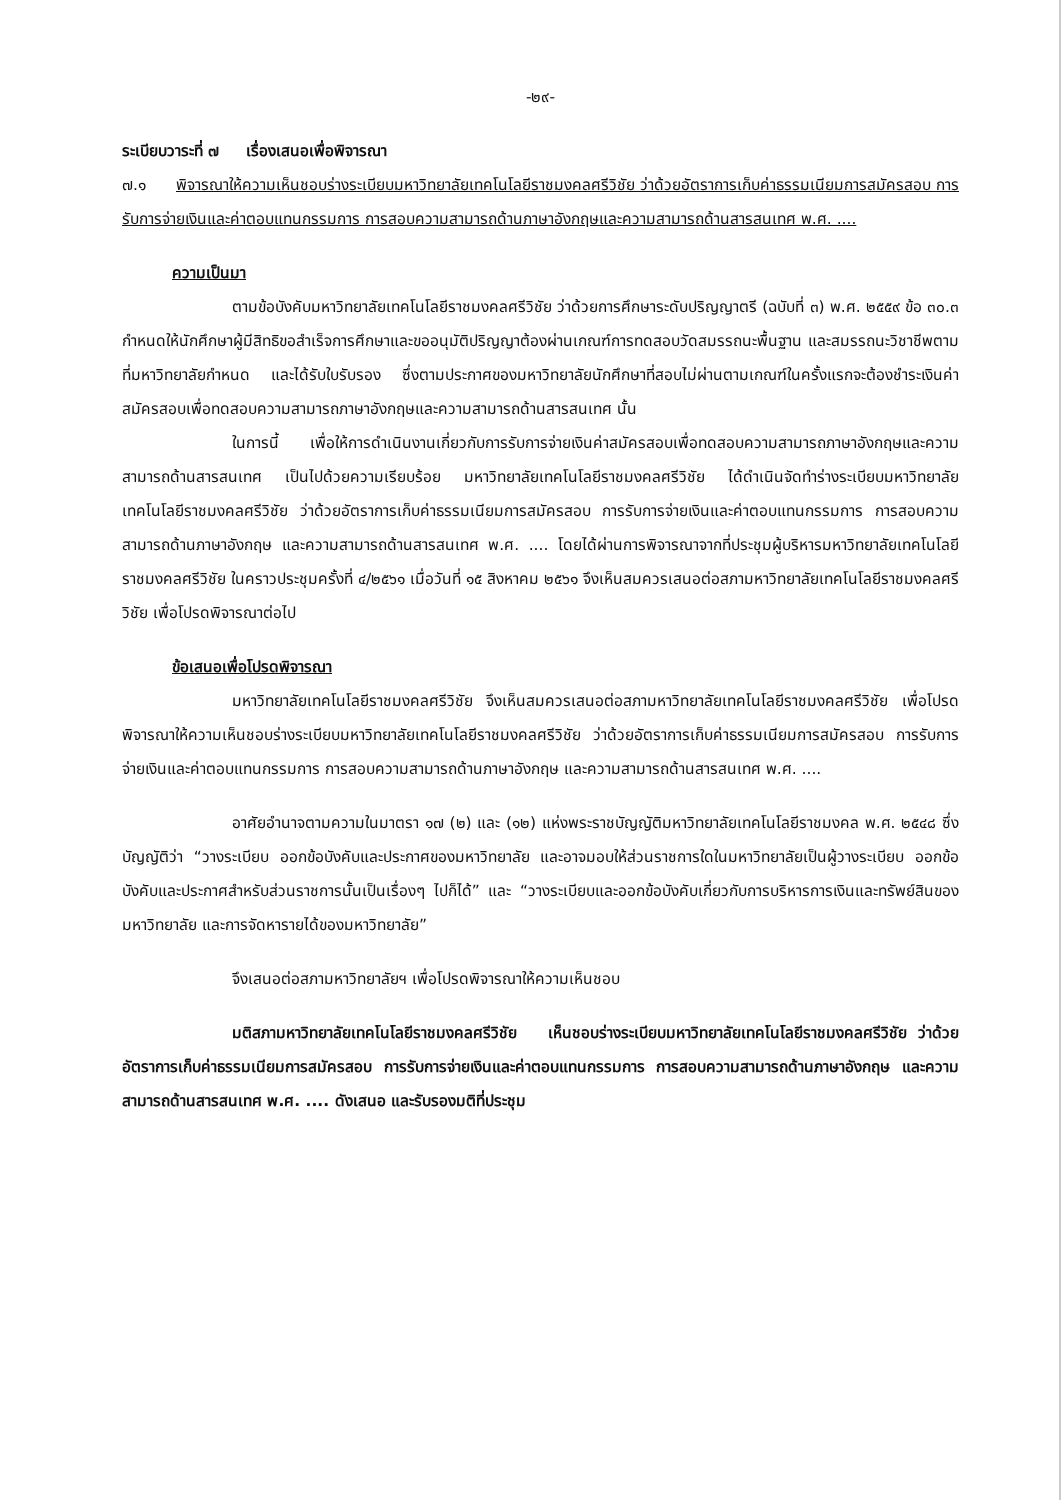-๒๙-
ระเบียบวาระที่ ๗ เรื่องเสนอเพื่อพิจารณา
๗.๑ พิจารณาให้ความเห็นชอบร่างระเบียบมหาวิทยาลัยเทคโนโลยีราชมงคลศรีวิชัย ว่าด้วยอัตราการเก็บค่าธรรมเนียมการสมัครสอบ การรับการจ่ายเงินและค่าตอบแทนกรรมการ การสอบความสามารถด้านภาษาอังกฤษและความสามารถด้านสารสนเทศ พ.ศ. ....
ความเป็นมา
ตามข้อบังคับมหาวิทยาลัยเทคโนโลยีราชมงคลศรีวิชัย ว่าด้วยการศึกษาระดับปริญญาตรี (ฉบับที่ ๓) พ.ศ. ๒๕๕๙ ข้อ ๓๐.๓ กำหนดให้นักศึกษาผู้มีสิทธิขอสำเร็จการศึกษาและขออนุมัติปริญญาต้องผ่านเกณฑ์การทดสอบวัดสมรรถนะพื้นฐาน และสมรรถนะวิชาชีพตามที่มหาวิทยาลัยกำหนด และได้รับใบรับรอง ซึ่งตามประกาศของมหาวิทยาลัยนักศึกษาที่สอบไม่ผ่านตามเกณฑ์ในครั้งแรกจะต้องชำระเงินค่าสมัครสอบเพื่อทดสอบความสามารถภาษาอังกฤษและความสามารถด้านสารสนเทศ นั้น
ในการนี้ เพื่อให้การดำเนินงานเกี่ยวกับการรับการจ่ายเงินค่าสมัครสอบเพื่อทดสอบความสามารถภาษาอังกฤษและความสามารถด้านสารสนเทศ เป็นไปด้วยความเรียบร้อย มหาวิทยาลัยเทคโนโลยีราชมงคลศรีวิชัย ได้ดำเนินจัดทำร่างระเบียบมหาวิทยาลัยเทคโนโลยีราชมงคลศรีวิชัย ว่าด้วยอัตราการเก็บค่าธรรมเนียมการสมัครสอบ การรับการจ่ายเงินและค่าตอบแทนกรรมการ การสอบความสามารถด้านภาษาอังกฤษ และความสามารถด้านสารสนเทศ พ.ศ. .... โดยได้ผ่านการพิจารณาจากที่ประชุมผู้บริหารมหาวิทยาลัยเทคโนโลยีราชมงคลศรีวิชัย ในคราวประชุมครั้งที่ ๔/๒๕๖๑ เมื่อวันที่ ๑๕ สิงหาคม ๒๕๖๑ จึงเห็นสมควรเสนอต่อสภามหาวิทยาลัยเทคโนโลยีราชมงคลศรีวิชัย เพื่อโปรดพิจารณาต่อไป
ข้อเสนอเพื่อโปรดพิจารณา
มหาวิทยาลัยเทคโนโลยีราชมงคลศรีวิชัย จึงเห็นสมควรเสนอต่อสภามหาวิทยาลัยเทคโนโลยีราชมงคลศรีวิชัย เพื่อโปรดพิจารณาให้ความเห็นชอบร่างระเบียบมหาวิทยาลัยเทคโนโลยีราชมงคลศรีวิชัย ว่าด้วยอัตราการเก็บค่าธรรมเนียมการสมัครสอบ การรับการจ่ายเงินและค่าตอบแทนกรรมการ การสอบความสามารถด้านภาษาอังกฤษ และความสามารถด้านสารสนเทศ พ.ศ. ....
อาศัยอำนาจตามความในมาตรา ๑๗ (๒) และ (๑๒) แห่งพระราชบัญญัติมหาวิทยาลัยเทคโนโลยีราชมงคล พ.ศ. ๒๕๔๘ ซึ่งบัญญัติว่า “วางระเบียบ ออกข้อบังคับและประกาศของมหาวิทยาลัย และอาจมอบให้ส่วนราชการใดในมหาวิทยาลัยเป็นผู้วางระเบียบ ออกข้อบังคับและประกาศสำหรับส่วนราชการนั้นเป็นเรื่องๆ ไปก็ได้” และ “วางระเบียบและออกข้อบังคับเกี่ยวกับการบริหารการเงินและทรัพย์สินของมหาวิทยาลัย และการจัดหารายได้ของมหาวิทยาลัย”
จึงเสนอต่อสภามหาวิทยาลัยฯ เพื่อโปรดพิจารณาให้ความเห็นชอบ
มติสภามหาวิทยาลัยเทคโนโลยีราชมงคลศรีวิชัย เห็นชอบร่างระเบียบมหาวิทยาลัยเทคโนโลยีราชมงคลศรีวิชัย ว่าด้วยอัตราการเก็บค่าธรรมเนียมการสมัครสอบ การรับการจ่ายเงินและค่าตอบแทนกรรมการ การสอบความสามารถด้านภาษาอังกฤษ และความสามารถด้านสารสนเทศ พ.ศ. .... ดังเสนอ และรับรองมติที่ประชุม